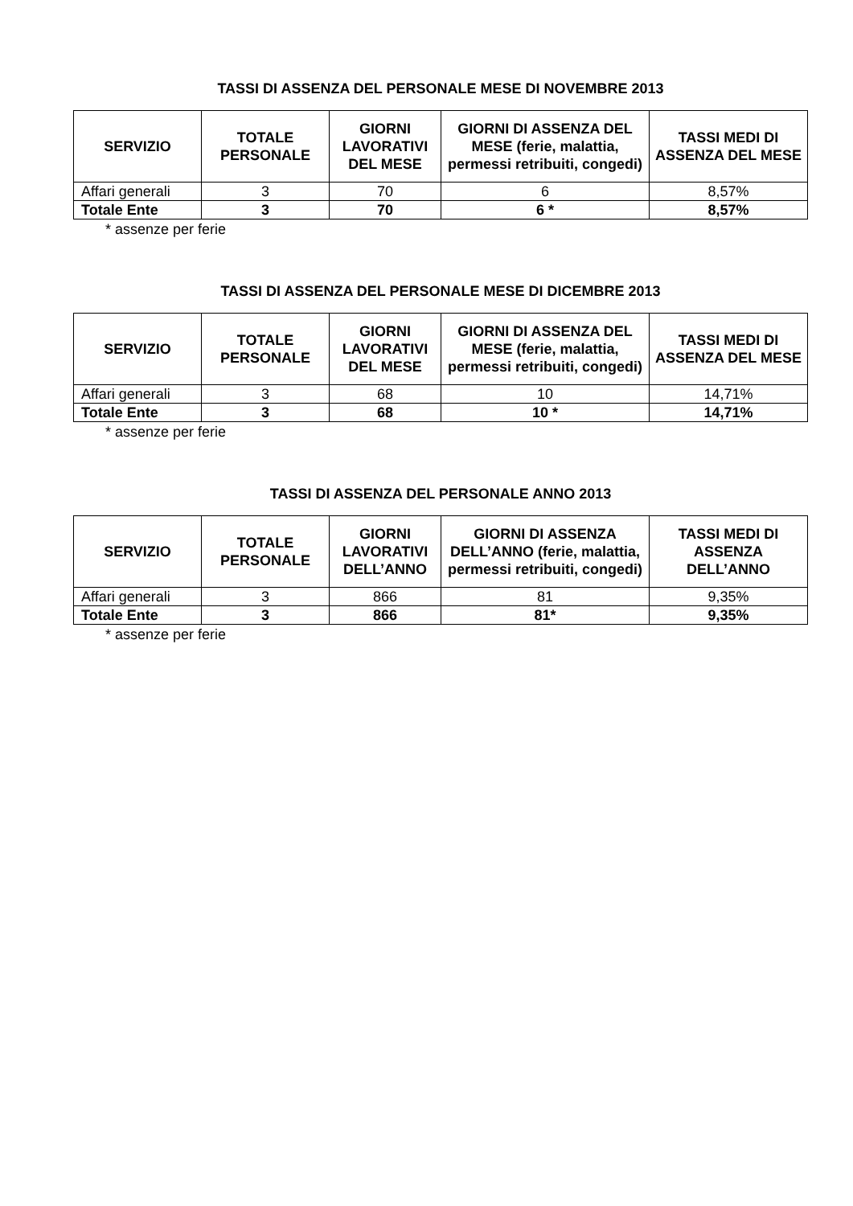TASSI DI ASSENZA DEL PERSONALE MESE DI NOVEMBRE 2013
| SERVIZIO | TOTALE PERSONALE | GIORNI LAVORATIVI DEL MESE | GIORNI DI ASSENZA DEL MESE (ferie, malattia, permessi retribuiti, congedi) | TASSI MEDI DI ASSENZA DEL MESE |
| --- | --- | --- | --- | --- |
| Affari generali | 3 | 70 | 6 | 8,57% |
| Totale Ente | 3 | 70 | 6 * | 8,57% |
* assenze per ferie
TASSI DI ASSENZA DEL PERSONALE MESE DI DICEMBRE 2013
| SERVIZIO | TOTALE PERSONALE | GIORNI LAVORATIVI DEL MESE | GIORNI DI ASSENZA DEL MESE (ferie, malattia, permessi retribuiti, congedi) | TASSI MEDI DI ASSENZA DEL MESE |
| --- | --- | --- | --- | --- |
| Affari generali | 3 | 68 | 10 | 14,71% |
| Totale Ente | 3 | 68 | 10 * | 14,71% |
* assenze per ferie
TASSI DI ASSENZA DEL PERSONALE ANNO 2013
| SERVIZIO | TOTALE PERSONALE | GIORNI LAVORATIVI DELL’ANNO | GIORNI DI ASSENZA DELL’ANNO (ferie, malattia, permessi retribuiti, congedi) | TASSI MEDI DI ASSENZA DELL’ANNO |
| --- | --- | --- | --- | --- |
| Affari generali | 3 | 866 | 81 | 9,35% |
| Totale Ente | 3 | 866 | 81* | 9,35% |
* assenze per ferie